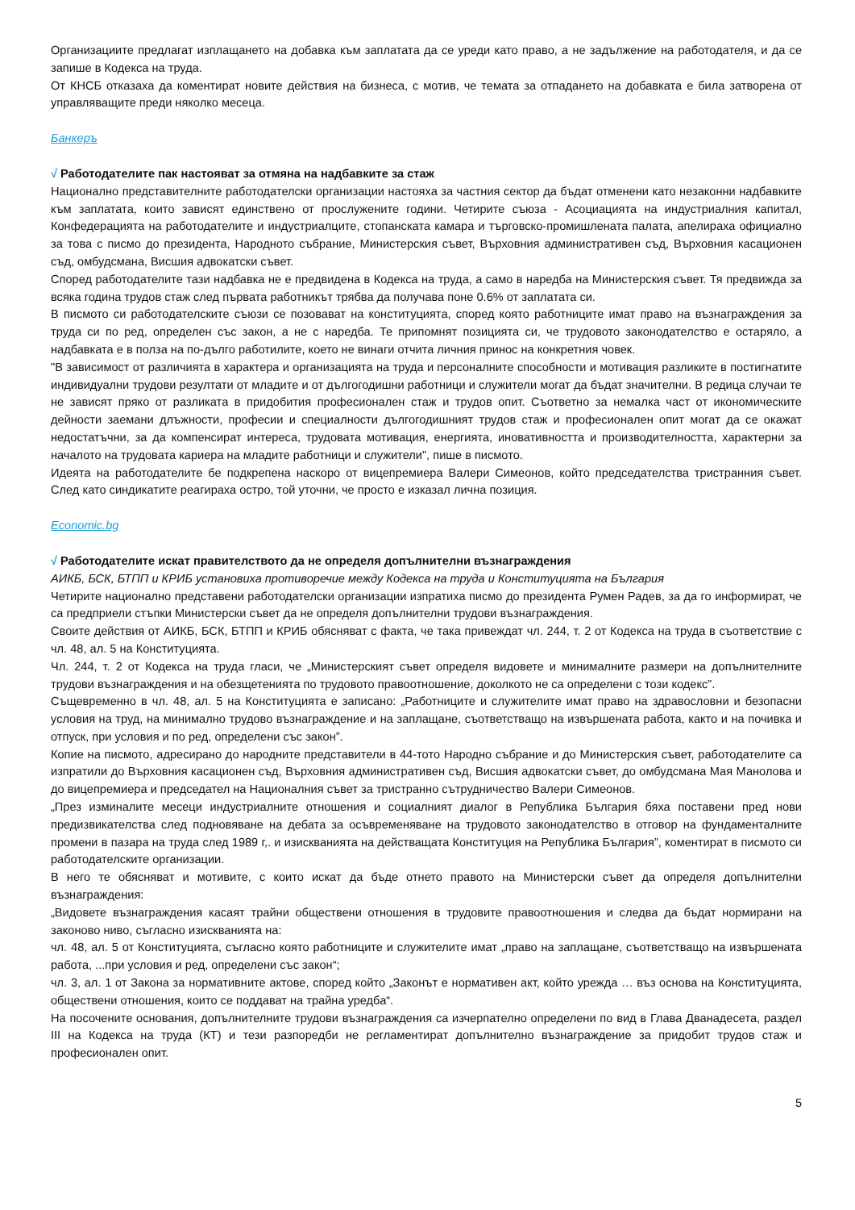Организациите предлагат изплащането на добавка към заплатата да се уреди като право, а не задължение на работодателя, и да се запише в Кодекса на труда.
От КНСБ отказаха да коментират новите действия на бизнеса, с мотив, че темата за отпадането на добавката е била затворена от управляващите преди няколко месеца.
Банкеръ
√ Работодателите пак настояват за отмяна на надбавките за стаж
Национално представителните работодателски организации настояха за частния сектор да бъдат отменени като незаконни надбавките към заплатата, които зависят единствено от прослужените години. Четирите съюза - Асоциацията на индустриалния капитал, Конфедерацията на работодателите и индустриалците, стопанската камара и търговско-промишлената палата, апелираха официално за това с писмо до президента, Народното събрание, Министерския съвет, Върховния административен съд, Върховния касационен съд, омбудсмана, Висшия адвокатски съвет.
Според работодателите тази надбавка не е предвидена в Кодекса на труда, а само в наредба на Министерския съвет. Тя предвижда за всяка година трудов стаж след първата работникът трябва да получава поне 0.6% от заплатата си.
В писмото си работодателските съюзи се позовават на конституцията, според която работниците имат право на възнаграждения за труда си по ред, определен със закон, а не с наредба. Те припомнят позицията си, че трудовото законодателство е остаряло, а надбавката е в полза на по-дълго работилите, което не винаги отчита личния принос на конкретния човек.
"В зависимост от различията в характера и организацията на труда и персоналните способности и мотивация разликите в постигнатите индивидуални трудови резултати от младите и от дългогодишни работници и служители могат да бъдат значителни. В редица случаи те не зависят пряко от разликата в придобития професионален стаж и трудов опит. Съответно за немалка част от икономическите дейности заемани длъжности, професии и специалности дългогодишният трудов стаж и професионален опит могат да се окажат недостатъчни, за да компенсират интереса, трудовата мотивация, енергията, иновативността и производителността, характерни за началото на трудовата кариера на младите работници и служители", пише в писмото.
Идеята на работодателите бе подкрепена наскоро от вицепремиера Валери Симеонов, който председателства тристранния съвет. След като синдикатите реагираха остро, той уточни, че просто е изказал лична позиция.
Economic.bg
√ Работодателите искат правителството да не определя допълнителни възнаграждения
АИКБ, БСК, БТПП и КРИБ установиха противоречие между Кодекса на труда и Конституцията на България
Четирите национално представени работодателски организации изпратиха писмо до президента Румен Радев, за да го информират, че са предприели стъпки Министерски съвет да не определя допълнителни трудови възнаграждения.
Своите действия от АИКБ, БСК, БТПП и КРИБ обясняват с факта, че така привеждат чл. 244, т. 2 от Кодекса на труда в съответствие с чл. 48, ал. 5 на Конституцията.
Чл. 244, т. 2 от Кодекса на труда гласи, че „Министерският съвет определя видовете и минималните размери на допълнителните трудови възнаграждения и на обезщетенията по трудовото правоотношение, доколкото не са определени с този кодекс”.
Същевременно в чл. 48, ал. 5 на Конституцията е записано: „Работниците и служителите имат право на здравословни и безопасни условия на труд, на минимално трудово възнаграждение и на заплащане, съответстващо на извършената работа, както и на почивка и отпуск, при условия и по ред, определени със закон”.
Копие на писмото, адресирано до народните представители в 44-тото Народно събрание и до Министерския съвет, работодателите са изпратили до Върховния касационен съд, Върховния административен съд, Висшия адвокатски съвет, до омбудсмана Мая Манолова и до вицепремиера и председател на Националния съвет за тристранно сътрудничество Валери Симеонов.
„През изминалите месеци индустриалните отношения и социалният диалог в Република България бяха поставени пред нови предизвикателства след подновяване на дебата за осъвременяване на трудовото законодателство в отговор на фундаменталните промени в пазара на труда след 1989 г,. и изискванията на действащата Конституция на Република България”, коментират в писмото си работодателските организации.
В него те обясняват и мотивите, с които искат да бъде отнето правото на Министерски съвет да определя допълнителни възнаграждения:
„Видовете възнаграждения касаят трайни обществени отношения в трудовите правоотношения и следва да бъдат нормирани на законово ниво, съгласно изискванията на:
чл. 48, ал. 5 от Конституцията, съгласно която работниците и служителите имат „право на заплащане, съответстващо на извършената работа, ...при условия и ред, определени със закон“;
чл. 3, ал. 1 от Закона за нормативните актове, според който „Законът е нормативен акт, който урежда … въз основа на Конституцията, обществени отношения, които се поддават на трайна уредба“.
На посочените основания, допълнителните трудови възнаграждения са изчерпателно определени по вид в Глава Дванадесета, раздел III на Кодекса на труда (КТ) и тези разпоредби не регламентират допълнително възнаграждение за придобит трудов стаж и професионален опит.
5